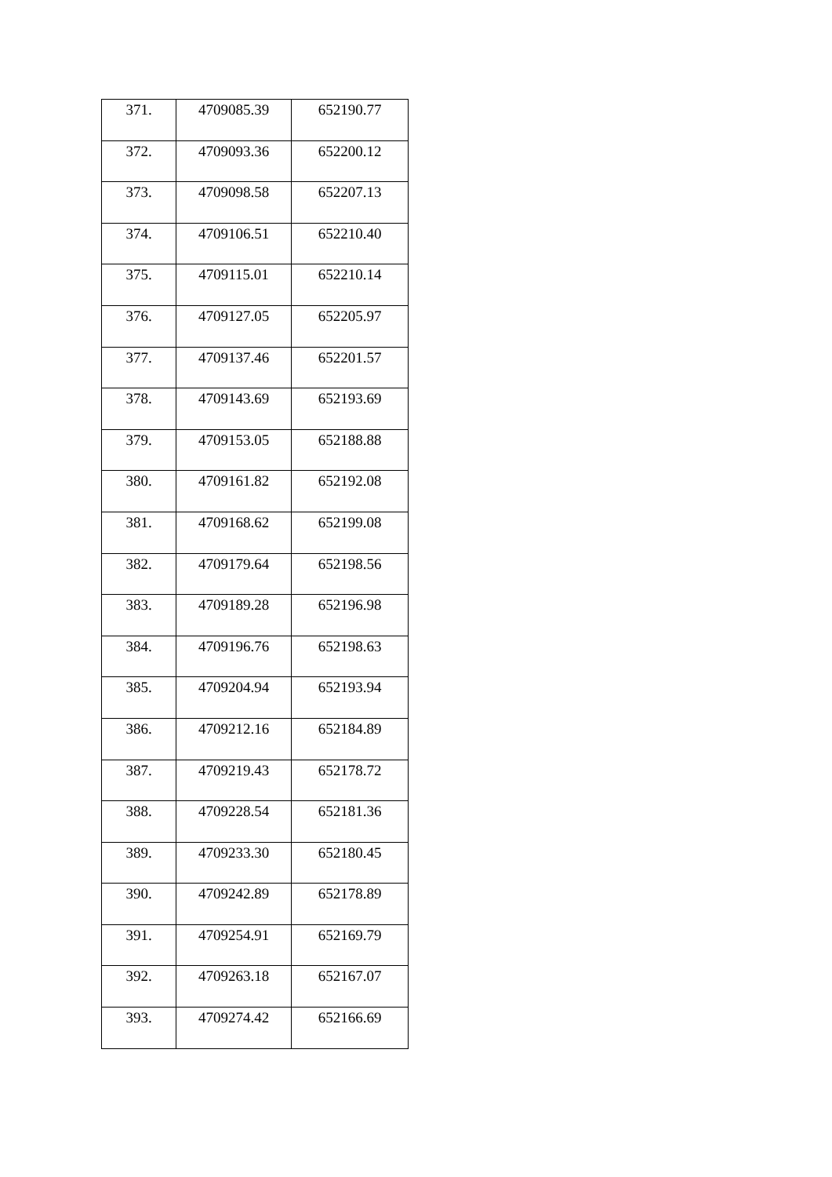| 371. | 4709085.39 | 652190.77 |
| 372. | 4709093.36 | 652200.12 |
| 373. | 4709098.58 | 652207.13 |
| 374. | 4709106.51 | 652210.40 |
| 375. | 4709115.01 | 652210.14 |
| 376. | 4709127.05 | 652205.97 |
| 377. | 4709137.46 | 652201.57 |
| 378. | 4709143.69 | 652193.69 |
| 379. | 4709153.05 | 652188.88 |
| 380. | 4709161.82 | 652192.08 |
| 381. | 4709168.62 | 652199.08 |
| 382. | 4709179.64 | 652198.56 |
| 383. | 4709189.28 | 652196.98 |
| 384. | 4709196.76 | 652198.63 |
| 385. | 4709204.94 | 652193.94 |
| 386. | 4709212.16 | 652184.89 |
| 387. | 4709219.43 | 652178.72 |
| 388. | 4709228.54 | 652181.36 |
| 389. | 4709233.30 | 652180.45 |
| 390. | 4709242.89 | 652178.89 |
| 391. | 4709254.91 | 652169.79 |
| 392. | 4709263.18 | 652167.07 |
| 393. | 4709274.42 | 652166.69 |